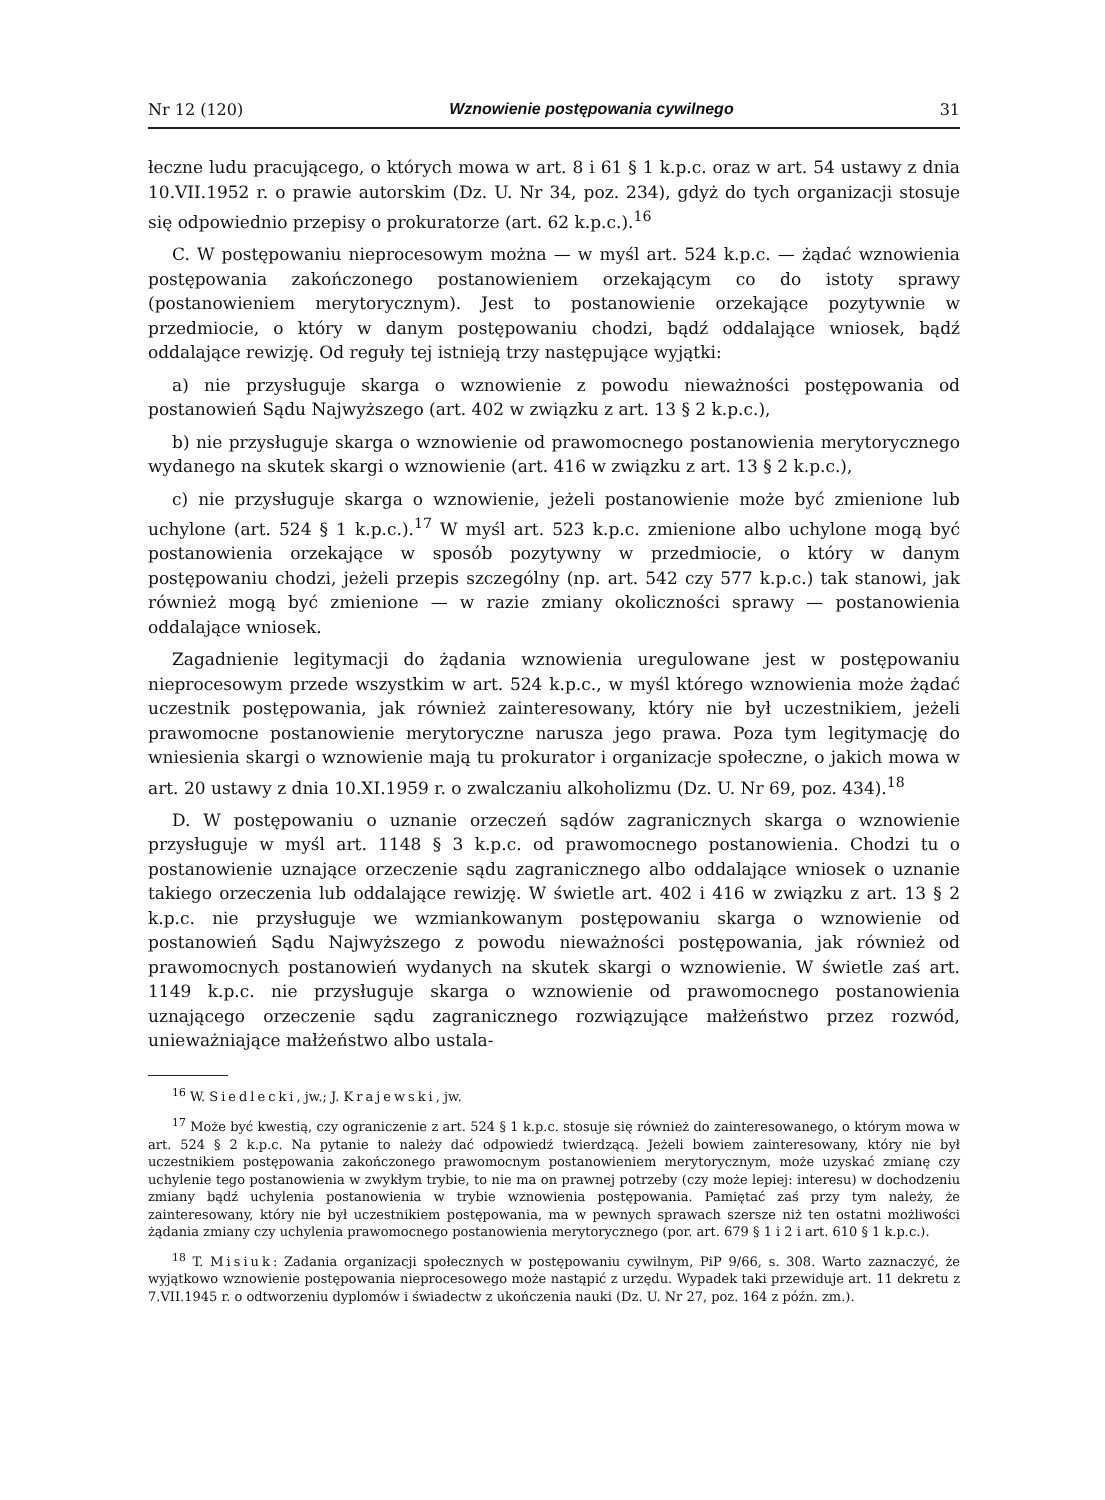Nr 12 (120) Wznowienie postępowania cywilnego 31
łeczne ludu pracującego, o których mowa w art. 8 i 61 § 1 k.p.c. oraz w art. 54 ustawy z dnia 10.VII.1952 r. o prawie autorskim (Dz. U. Nr 34, poz. 234), gdyż do tych organizacji stosuje się odpowiednio przepisy o prokuratorze (art. 62 k.p.c.).<sup>16</sup>
C. W postępowaniu nieprocesowym można — w myśl art. 524 k.p.c. — żądać wznowienia postępowania zakończonego postanowieniem orzekającym co do istoty sprawy (postanowieniem merytorycznym). Jest to postanowienie orzekające pozytywnie w przedmiocie, o który w danym postępowaniu chodzi, bądź oddalające wniosek, bądź oddalające rewizję. Od reguły tej istnieją trzy następujące wyjątki:
a) nie przysługuje skarga o wznowienie z powodu nieważności postępowania od postanowień Sądu Najwyższego (art. 402 w związku z art. 13 § 2 k.p.c.),
b) nie przysługuje skarga o wznowienie od prawomocnego postanowienia merytorycznego wydanego na skutek skargi o wznowienie (art. 416 w związku z art. 13 § 2 k.p.c.),
c) nie przysługuje skarga o wznowienie, jeżeli postanowienie może być zmienione lub uchylone (art. 524 § 1 k.p.c.).<sup>17</sup> W myśl art. 523 k.p.c. zmienione albo uchylone mogą być postanowienia orzekające w sposób pozytywny w przedmiocie, o który w danym postępowaniu chodzi, jeżeli przepis szczególny (np. art. 542 czy 577 k.p.c.) tak stanowi, jak również mogą być zmienione — w razie zmiany okoliczności sprawy — postanowienia oddalające wniosek.
Zagadnienie legitymacji do żądania wznowienia uregulowane jest w postępowaniu nieprocesowym przede wszystkim w art. 524 k.p.c., w myśl którego wznowienia może żądać uczestnik postępowania, jak również zainteresowany, który nie był uczestnikiem, jeżeli prawomocne postanowienie merytoryczne narusza jego prawa. Poza tym legitymację do wniesienia skargi o wznowienie mają tu prokurator i organizacje społeczne, o jakich mowa w art. 20 ustawy z dnia 10.XI.1959 r. o zwalczaniu alkoholizmu (Dz. U. Nr 69, poz. 434).<sup>18</sup>
D. W postępowaniu o uznanie orzeczeń sądów zagranicznych skarga o wznowienie przysługuje w myśl art. 1148 § 3 k.p.c. od prawomocnego postanowienia. Chodzi tu o postanowienie uznające orzeczenie sądu zagranicznego albo oddalające wniosek o uznanie takiego orzeczenia lub oddalające rewizję. W świetle art. 402 i 416 w związku z art. 13 § 2 k.p.c. nie przysługuje we wzmiankowanym postępowaniu skarga o wznowienie od postanowień Sądu Najwyższego z powodu nieważności postępowania, jak również od prawomocnych postanowień wydanych na skutek skargi o wznowienie. W świetle zaś art. 1149 k.p.c. nie przysługuje skarga o wznowienie od prawomocnego postanowienia uznającego orzeczenie sądu zagranicznego rozwiązujące małżeństwo przez rozwód, unieważniające małżeństwo albo ustala-
<sup>16</sup> W. Siedlecki, jw.; J. Krajewski, jw.
<sup>17</sup> Może być kwestią, czy ograniczenie z art. 524 § 1 k.p.c. stosuje się również do zainteresowanego, o którym mowa w art. 524 § 2 k.p.c. Na pytanie to należy dać odpowiedź twierdzącą. Jeżeli bowiem zainteresowany, który nie był uczestnikiem postępowania zakończonego prawomocnym postanowieniem merytorycznym, może uzyskać zmianę czy uchylenie tego postanowienia w zwykłym trybie, to nie ma on prawnej potrzeby (czy może lepiej: interesu) w dochodzeniu zmiany bądź uchylenia postanowienia w trybie wznowienia postępowania. Pamiętać zaś przy tym należy, że zainteresowany, który nie był uczestnikiem postępowania, ma w pewnych sprawach szersze niż ten ostatni możliwości żądania zmiany czy uchylenia prawomocnego postanowienia merytorycznego (por. art. 679 § 1 i 2 i art. 610 § 1 k.p.c.).
<sup>18</sup> T. Misiuk: Zadania organizacji społecznych w postępowaniu cywilnym, PiP 9/66, s. 308. Warto zaznaczyć, że wyjątkowo wznowienie postępowania nieprocesowego może nastąpić z urzędu. Wypadek taki przewiduje art. 11 dekretu z 7.VII.1945 r. o odtworzeniu dyplomów i świadectw z ukończenia nauki (Dz. U. Nr 27, poz. 164 z późn. zm.).